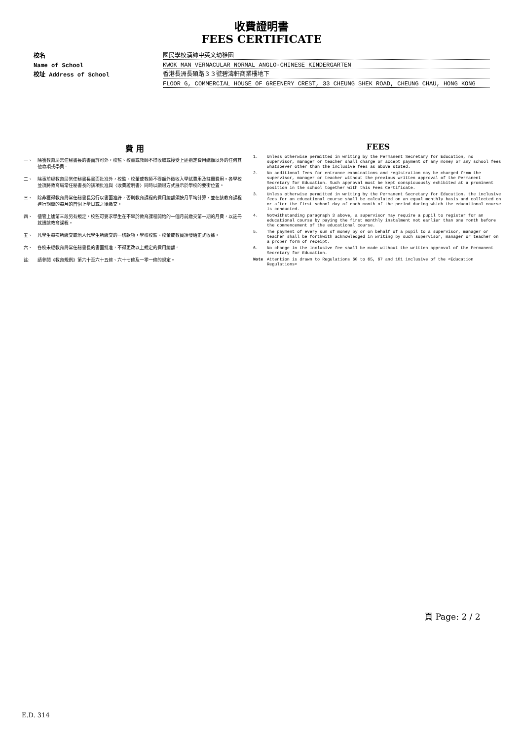收費證明書
FEES CERTIFICATE
校名
國民學校漢師中英文幼稚園
Name of School
KWOK MAN VERNACULAR NORMAL ANGLO-CHINESE KINDERGARTEN
校址 Address of School
香港長洲長碩路３３號碧濤軒商業樓地下
FLOOR G, COMMERCIAL HOUSE OF GREENERY CREST, 33 CHEUNG SHEK ROAD, CHEUNG CHAU, HONG KONG
費 用
一、 除獲教育局常任秘書長的書面許可外，校監、校董或教師不得收取或接受上述指定費用總額以外的任何其他款項或學費。
二、 除事前經教育局常任秘書長書面批准外，校監、校董或教師不得額外徵收入學試費用及註冊費用。各學校並須將教育局常任秘書長的該項批准與〈收費證明書〉同時以顯眼方式展示於學校的要衝位置。
三、 除非獲得教育局常任秘書長另行以書面准許，否則教育課程的費用總額須按月平均計算，並在該教育課程進行期間的每月的首個上學日或之後繳交。
四、 儘管上述第三段另有規定，校監可要求學生在不早於教育課程開始的一個月前繳交第一期的月費，以註冊就讀該教育課程。
五、 凡學生每次所繳交或他人代學生所繳交的一切款項，學校校監、校董或教員須發給正式收據。
六、 各校未經教育局常任秘書長的書面批准，不得更改以上規定的費用總額。
註: 請參閱《教育規例》第六十至六十五條、六十七條及一零一條的規定。
FEES
1. Unless otherwise permitted in writing by the Permanent Secretary for Education, no supervisor, manager or teacher shall charge or accept payment of any money or any school fees whatsoever other than the inclusive fees as above stated.
2. No additional fees for entrance examinations and registration may be charged from the supervisor, manager or teacher without the previous written approval of the Permanent Secretary for Education. Such approval must be kept conspicuously exhibited at a prominent position in the school together with this Fees Certificate.
3. Unless otherwise permitted in writing by the Permanent Secretary for Education, the inclusive fees for an educational course shall be calculated on an equal monthly basis and collected on or after the first school day of each month of the period during which the educational course is conducted.
4. Notwithstanding paragraph 3 above, a supervisor may require a pupil to register for an educational course by paying the first monthly instalment not earlier than one month before the commencement of the educational course.
5. The payment of every sum of money by or on behalf of a pupil to a supervisor, manager or teacher shall be forthwith acknowledged in writing by such supervisor, manager or teacher on a proper form of receipt.
6. No change in the inclusive fee shall be made without the written approval of the Permanent Secretary for Education.
Note Attention is drawn to Regulations 60 to 65, 67 and 101 inclusive of the <Education Regulations>
頁 Page: 2 / 2
E.D. 314